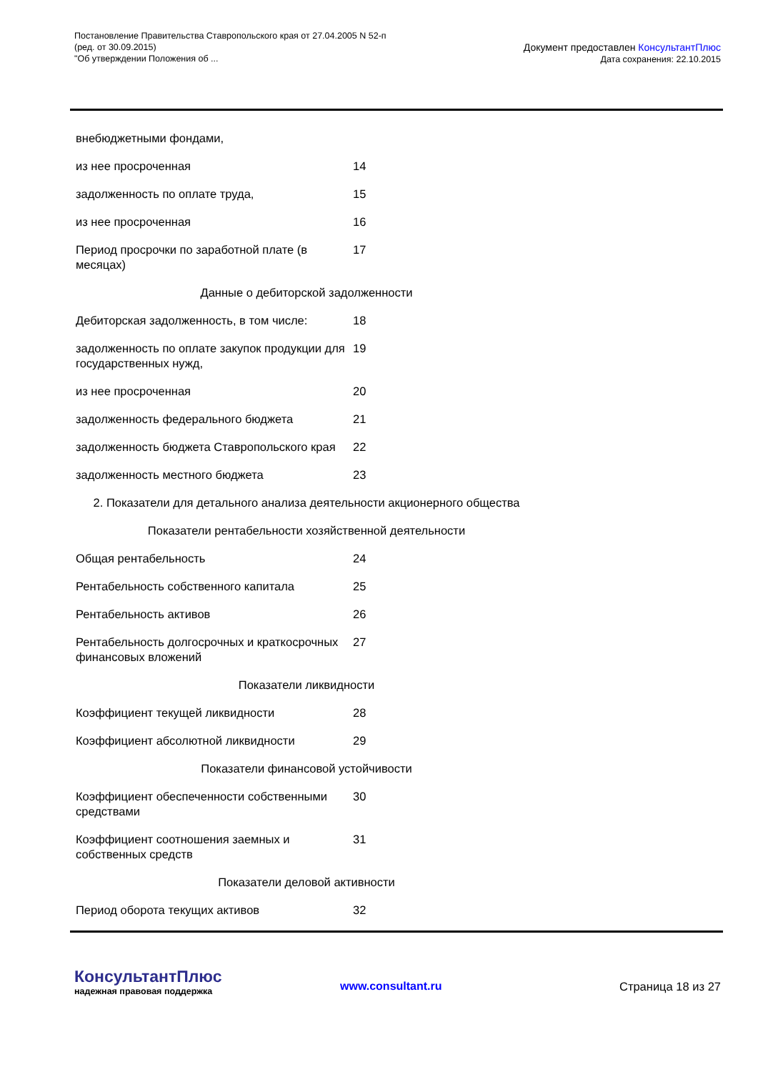Постановление Правительства Ставропольского края от 27.04.2005 N 52-п
(ред. от 30.09.2015)
"Об утверждении Положения об ...
Документ предоставлен КонсультантПлюс
Дата сохранения: 22.10.2015
| внебюджетными фондами, | |
| из нее просроченная | 14 |
| задолженность по оплате труда, | 15 |
| из нее просроченная | 16 |
| Период просрочки по заработной плате (в месяцах) | 17 |
| Данные о дебиторской задолженности | |
| Дебиторская задолженность, в том числе: | 18 |
| задолженность по оплате закупок продукции для государственных нужд, | 19 |
| из нее просроченная | 20 |
| задолженность федерального бюджета | 21 |
| задолженность бюджета Ставропольского края | 22 |
| задолженность местного бюджета | 23 |
| 2. Показатели для детального анализа деятельности акционерного общества | |
| Показатели рентабельности хозяйственной деятельности | |
| Общая рентабельность | 24 |
| Рентабельность собственного капитала | 25 |
| Рентабельность активов | 26 |
| Рентабельность долгосрочных и краткосрочных финансовых вложений | 27 |
| Показатели ликвидности | |
| Коэффициент текущей ликвидности | 28 |
| Коэффициент абсолютной ликвидности | 29 |
| Показатели финансовой устойчивости | |
| Коэффициент обеспеченности собственными средствами | 30 |
| Коэффициент соотношения заемных и собственных средств | 31 |
| Показатели деловой активности | |
| Период оборота текущих активов | 32 |
КонсультантПлюс
надежная правовая поддержка
www.consultant.ru Страница 18 из 27